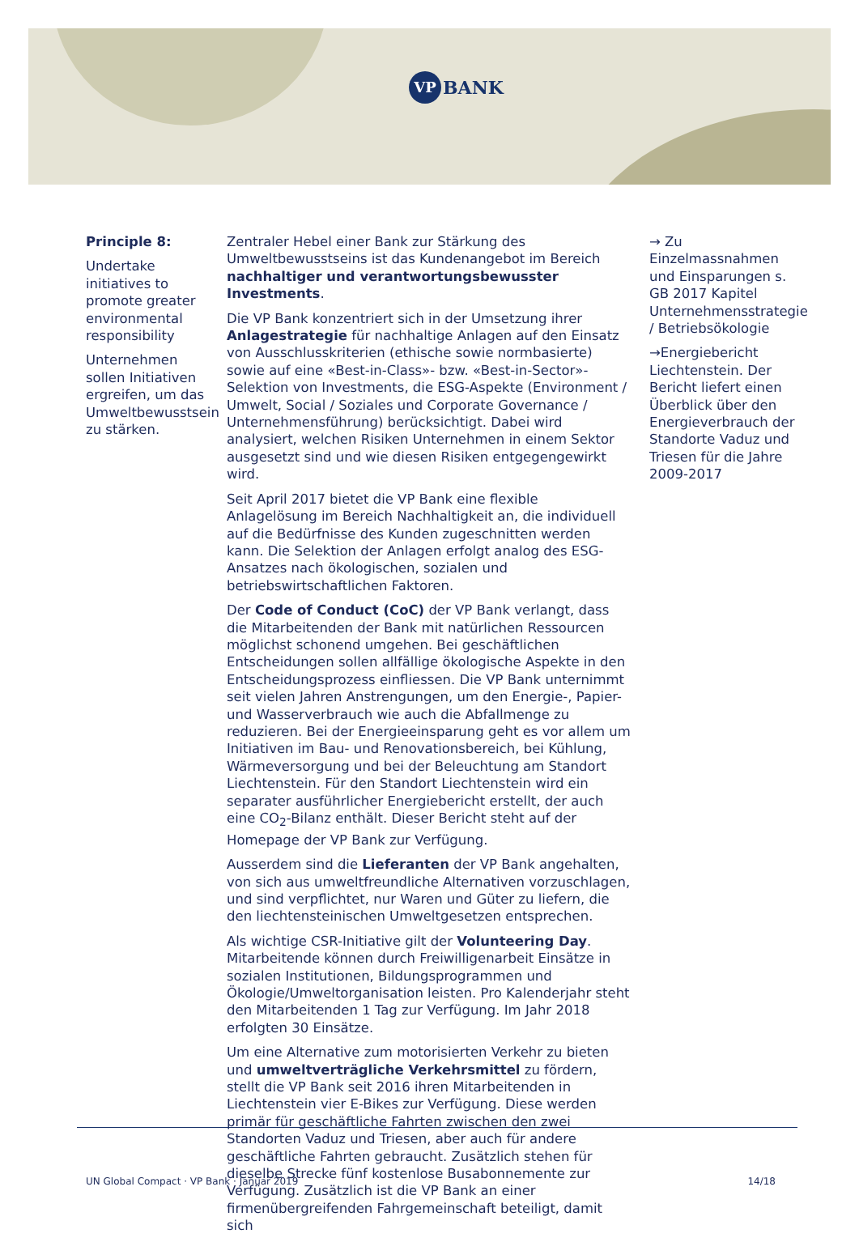VP BANK
Principle 8:
Undertake initiatives to promote greater environmental responsibility
Unternehmen sollen Initiativen ergreifen, um das Umweltbewusstsein zu stärken.
Zentraler Hebel einer Bank zur Stärkung des Umweltbewusstseins ist das Kundenangebot im Bereich nachhaltiger und verantwortungsbewusster Investments.
Die VP Bank konzentriert sich in der Umsetzung ihrer Anlagestrategie für nachhaltige Anlagen auf den Einsatz von Ausschlusskriterien (ethische sowie normbasierte) sowie auf eine «Best-in-Class»- bzw. «Best-in-Sector»-Selektion von Investments, die ESG-Aspekte (Environment / Umwelt, Social / Soziales und Corporate Governance / Unternehmensführung) berücksichtigt. Dabei wird analysiert, welchen Risiken Unternehmen in einem Sektor ausgesetzt sind und wie diesen Risiken entgegengewirkt wird.
Seit April 2017 bietet die VP Bank eine flexible Anlagelösung im Bereich Nachhaltigkeit an, die individuell auf die Bedürfnisse des Kunden zugeschnitten werden kann. Die Selektion der Anlagen erfolgt analog des ESG-Ansatzes nach ökologischen, sozialen und betriebswirtschaftlichen Faktoren.
Der Code of Conduct (CoC) der VP Bank verlangt, dass die Mitarbeitenden der Bank mit natürlichen Ressourcen möglichst schonend umgehen. Bei geschäftlichen Entscheidungen sollen allfällige ökologische Aspekte in den Entscheidungsprozess einfliessen. Die VP Bank unternimmt seit vielen Jahren Anstrengungen, um den Energie-, Papier- und Wasserverbrauch wie auch die Abfallmenge zu reduzieren. Bei der Energieeinsparung geht es vor allem um Initiativen im Bau- und Renovationsbereich, bei Kühlung, Wärmeversorgung und bei der Beleuchtung am Standort Liechtenstein. Für den Standort Liechtenstein wird ein separater ausführlicher Energiebericht erstellt, der auch eine CO<sub>2</sub>-Bilanz enthält. Dieser Bericht steht auf der Homepage der VP Bank zur Verfügung.
Ausserdem sind die Lieferanten der VP Bank angehalten, von sich aus umweltfreundliche Alternativen vorzuschlagen, und sind verpflichtet, nur Waren und Güter zu liefern, die den liechtensteinischen Umweltgesetzen entsprechen.
Als wichtige CSR-Initiative gilt der Volunteering Day. Mitarbeitende können durch Freiwilligenarbeit Einsätze in sozialen Institutionen, Bildungsprogrammen und Ökologie/Umweltorganisation leisten. Pro Kalenderjahr steht den Mitarbeitenden 1 Tag zur Verfügung. Im Jahr 2018 erfolgten 30 Einsätze.
Um eine Alternative zum motorisierten Verkehr zu bieten und umweltverträgliche Verkehrsmittel zu fördern, stellt die VP Bank seit 2016 ihren Mitarbeitenden in Liechtenstein vier E-Bikes zur Verfügung. Diese werden primär für geschäftliche Fahrten zwischen den zwei Standorten Vaduz und Triesen, aber auch für andere geschäftliche Fahrten gebraucht. Zusätzlich stehen für dieselbe Strecke fünf kostenlose Busabonnemente zur Verfügung. Zusätzlich ist die VP Bank an einer firmenübergreifenden Fahrgemeinschaft beteiligt, damit sich
→ Zu Einzelmassnahmen und Einsparungen s. GB 2017 Kapitel Unternehmensstrategie / Betriebsökologie
→Energiebericht Liechtenstein. Der Bericht liefert einen Überblick über den Energieverbrauch der Standorte Vaduz und Triesen für die Jahre 2009-2017
UN Global Compact · VP Bank · Januar 2019 14/18